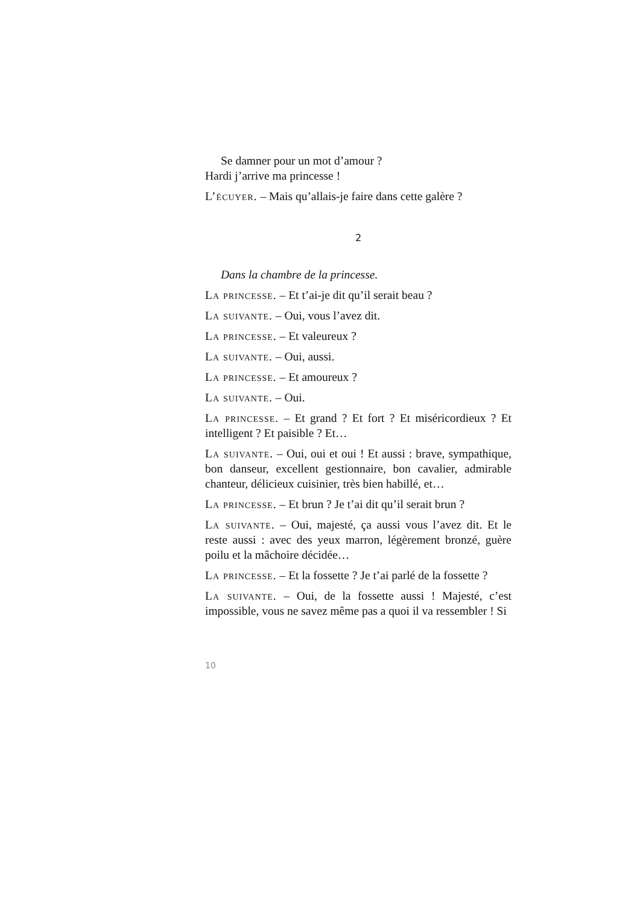Se damner pour un mot d’amour ?
Hardi j’arrive ma princesse !
L’écuyer. – Mais qu’allais-je faire dans cette galère ?
2
Dans la chambre de la princesse.
La princesse. – Et t’ai-je dit qu’il serait beau ?
La suivante. – Oui, vous l’avez dit.
La princesse. – Et valeureux ?
La suivante. – Oui, aussi.
La princesse. – Et amoureux ?
La suivante. – Oui.
La princesse. – Et grand ? Et fort ? Et miséricordieux ? Et intelligent ? Et paisible ? Et…
La suivante. – Oui, oui et oui ! Et aussi : brave, sympathique, bon danseur, excellent gestionnaire, bon cavalier, admirable chanteur, délicieux cuisinier, très bien habillé, et…
La princesse. – Et brun ? Je t’ai dit qu’il serait brun ?
La suivante. – Oui, majesté, ça aussi vous l’avez dit. Et le reste aussi : avec des yeux marron, légèrement bronzé, guère poilu et la mâchoire décidée…
La princesse. – Et la fossette ? Je t’ai parlé de la fossette ?
La suivante. – Oui, de la fossette aussi ! Majesté, c’est impossible, vous ne savez même pas a quoi il va ressembler ! Si
10